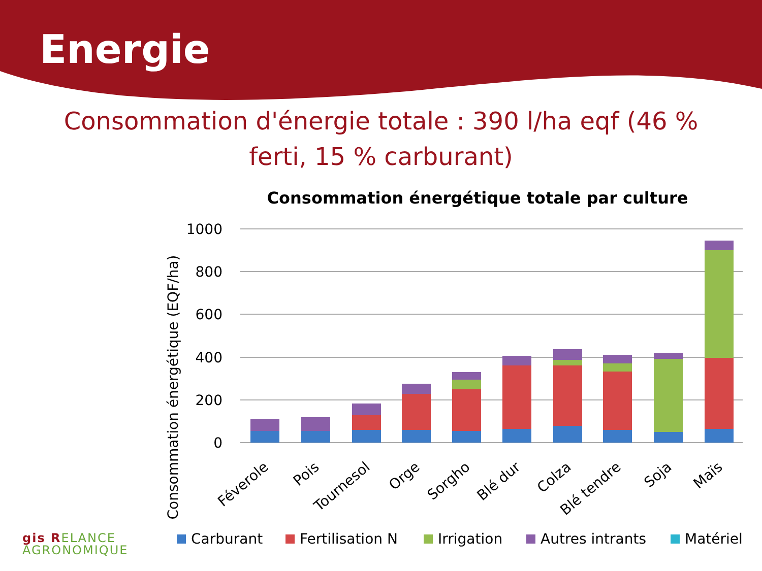Energie
Consommation d'énergie totale : 390 l/ha eqf (46 % ferti, 15 % carburant)
Consommation énergétique totale par culture
Consommation énergétique (EQF/ha)
1000
800
600
400
200
0
Féverole
Pois
Tournesol
Orge
Sorgho
Blé dur
Colza
Blé tendre
Soja
Maïs
Carburant
Fertilisation N
Irrigation
Autres intrants
Matériel
gis RELANCE
AGRONOMIQUE